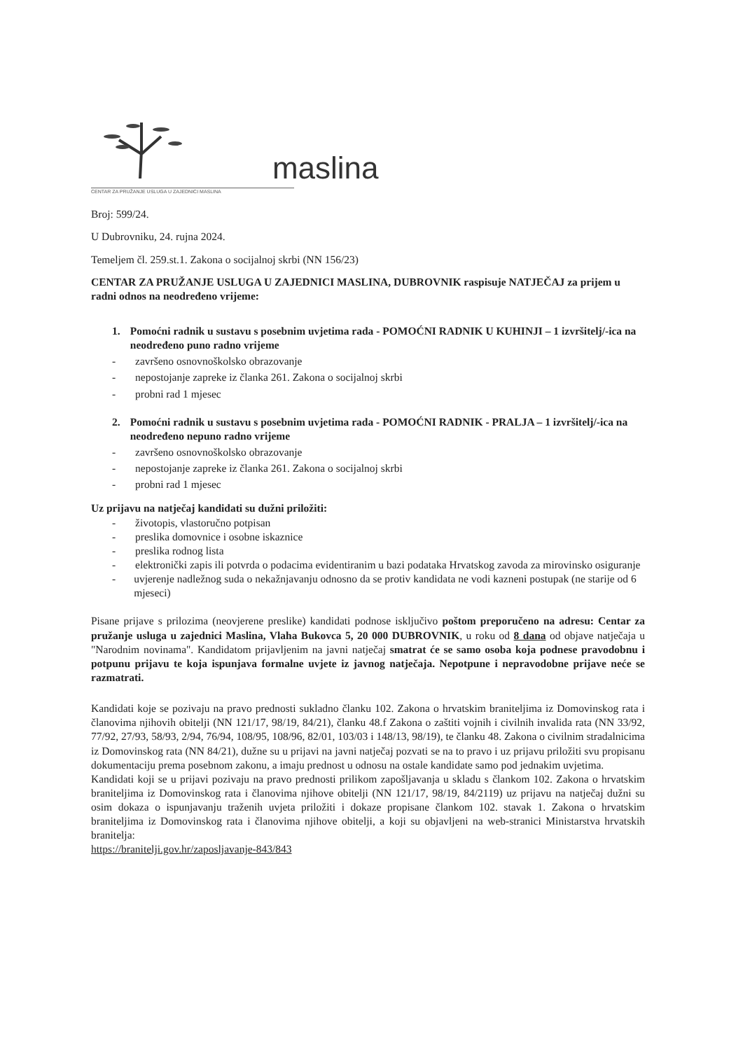maslina
CENTAR ZA PRUŽANJE USLUGA U ZAJEDNICI MASLINA
Broj: 599/24.
U Dubrovniku, 24. rujna 2024.
Temeljem čl. 259.st.1. Zakona o socijalnoj skrbi (NN 156/23)
CENTAR ZA PRUŽANJE USLUGA U ZAJEDNICI MASLINA, DUBROVNIK raspisuje NATJEČAJ za prijem u radni odnos na neodređeno vrijeme:
1. Pomoćni radnik u sustavu s posebnim uvjetima rada - POMOĆNI RADNIK U KUHINJI – 1 izvr­šitelj/-ica na neodređeno puno radno vrijeme
- završeno osnovnoškolsko obrazovanje
- nepostojanje zapreke iz članka 261. Zakona o socijalnoj skrbi
- probni rad 1 mjesec
2. Pomoćni radnik u sustavu s posebnim uvjetima rada - POMOĆNI RADNIK - PRALJA – 1 izvrši­telj/-ica na neodređeno nepuno radno vrijeme
- završeno osnovnoškolsko obrazovanje
- nepostojanje zapreke iz članka 261. Zakona o socijalnoj skrbi
- probni rad 1 mjesec
Uz prijavu na natječaj kandidati su dužni priložiti:
- životopis, vlastoručno potpisan
- preslika domovnice i osobne iskaznice
- preslika rodnog lista
- elektronički zapis ili potvrda o podacima evidentiranim u bazi podataka Hrvatskog zavoda za mirovinsko osiguranje
- uvjerenje nadležnog suda o nekažnjavanju odnosno da se protiv kandidata ne vodi kazneni postupak (ne starije od 6 mjeseci)
Pisane prijave s prilozima (neovjerene preslike) kandidati podnose isključivo poštom preporučeno na adresu: Centar za pružanje usluga u zajednici Maslina, Vlaha Bukovca 5, 20 000 DUBROVNIK, u roku od 8 dana od objave natječaja u "Narodnim novinama". Kandidatom prijavljenim na javni natječaj smatrat će se samo osoba koja podnese pravodobnu i potpunu prijavu te koja ispunjava formalne uvjete iz javnog natječaja. Nepotpune i nepravodobne prijave neće se razmatrati.
Kandidati koje se pozivaju na pravo prednosti sukladno članku 102. Zakona o hrvatskim braniteljima iz Domovinskog rata i članovima njihovih obitelji (NN 121/17, 98/19, 84/21), članku 48.f Zakona o zaštiti vojnih i civilnih invalida rata (NN 33/92, 77/92, 27/93, 58/93, 2/94, 76/94, 108/95, 108/96, 82/01, 103/03 i 148/13, 98/19), te članku 48. Zakona o civilnim stradalnicima iz Domovinskog rata (NN 84/21), dužne su u prijavi na javni natječaj pozvati se na to pravo i uz prijavu priložiti svu propisanu dokumentaciju prema posebnom zakonu, a imaju prednost u odnosu na ostale kandidate samo pod jednakim uvjetima.
Kandidati koji se u prijavi pozivaju na pravo prednosti prilikom zapošljavanja u skladu s člankom 102. Zakona o hrvatskim braniteljima iz Domovinskog rata i članovima njihove obitelji (NN 121/17, 98/19, 84/2119) uz prijavu na natječaj dužni su osim dokaza o ispunjavanju traženih uvjeta priložiti i dokaze propisane člankom 102. stavak 1. Zakona o hrvatskim braniteljima iz Domovinskog rata i članovima njihove obitelji, a koji su objavljeni na web-stranici Ministarstva hrvatskih branitelja:
https://branitelji.gov.hr/zaposljavanje-843/843